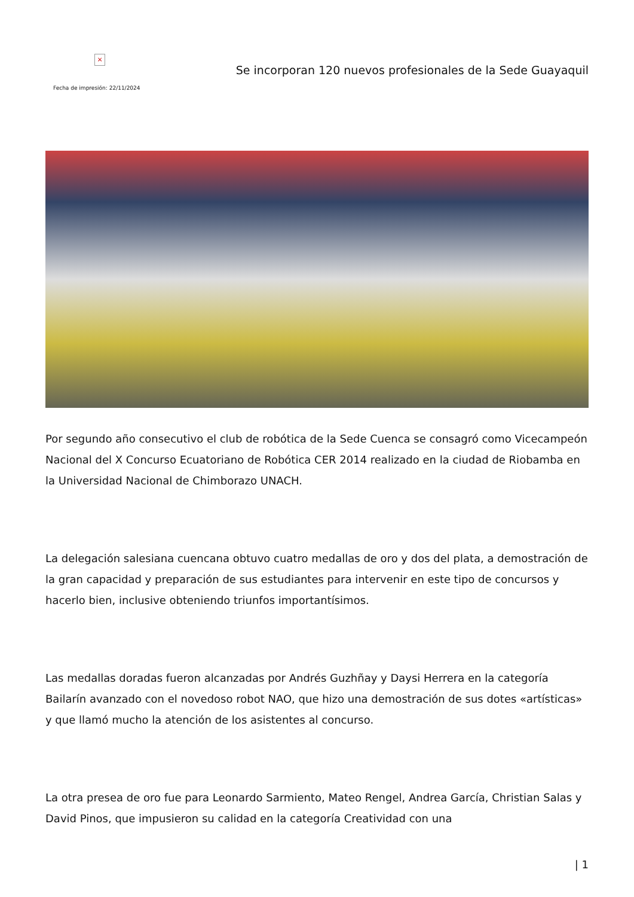×
Fecha de impresión: 22/11/2024
Se incorporan 120 nuevos profesionales de la Sede Guayaquil
Por segundo año consecutivo el club de robótica de la Sede Cuenca se consagró como Vicecampeón Nacional del X Concurso Ecuatoriano de Robótica CER 2014 realizado en la ciudad de Riobamba en la Universidad Nacional de Chimborazo UNACH.
La delegación salesiana cuencana obtuvo cuatro medallas de oro y dos del plata, a demostración de la gran capacidad y preparación de sus estudiantes para intervenir en este tipo de concursos y hacerlo bien, inclusive obteniendo triunfos importantísimos.
Las medallas doradas fueron alcanzadas por Andrés Guzhñay y Daysi Herrera en la categoría Bailarín avanzado con el novedoso robot NAO, que hizo una demostración de sus dotes «artísticas» y que llamó mucho la atención de los asistentes al concurso.
La otra presea de oro fue para Leonardo Sarmiento, Mateo Rengel, Andrea García, Christian Salas y David Pinos, que impusieron su calidad en la categoría Creatividad con una
| 1